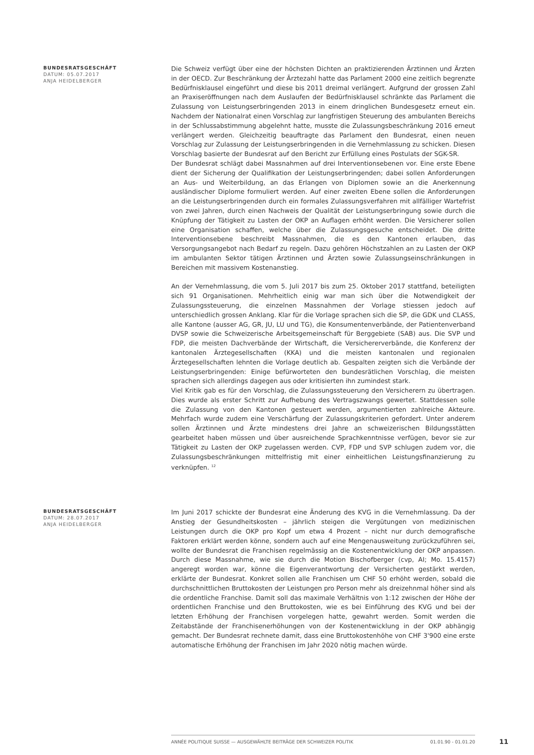BUNDESRATSGESCHÄFT
DATUM: 05.07.2017
ANJA HEIDELBERGER
Die Schweiz verfügt über eine der höchsten Dichten an praktizierenden Ärztinnen und Ärzten in der OECD. Zur Beschränkung der Ärztezahl hatte das Parlament 2000 eine zeitlich begrenzte Bedürfnisklausel eingeführt und diese bis 2011 dreimal verlängert. Aufgrund der grossen Zahl an Praxiseröffnungen nach dem Auslaufen der Bedürfnisklausel schränkte das Parlament die Zulassung von Leistungserbringenden 2013 in einem dringlichen Bundesgesetz erneut ein. Nachdem der Nationalrat einen Vorschlag zur langfristigen Steuerung des ambulanten Bereichs in der Schlussabstimmung abgelehnt hatte, musste die Zulassungsbeschränkung 2016 erneut verlängert werden. Gleichzeitig beauftragte das Parlament den Bundesrat, einen neuen Vorschlag zur Zulassung der Leistungserbringenden in die Vernehmlassung zu schicken. Diesen Vorschlag basierte der Bundesrat auf den Bericht zur Erfüllung eines Postulats der SGK-SR.
Der Bundesrat schlägt dabei Massnahmen auf drei Interventionsebenen vor. Eine erste Ebene dient der Sicherung der Qualifikation der Leistungserbringenden; dabei sollen Anforderungen an Aus- und Weiterbildung, an das Erlangen von Diplomen sowie an die Anerkennung ausländischer Diplome formuliert werden. Auf einer zweiten Ebene sollen die Anforderungen an die Leistungserbringenden durch ein formales Zulassungsverfahren mit allfälliger Wartefrist von zwei Jahren, durch einen Nachweis der Qualität der Leistungserbringung sowie durch die Knüpfung der Tätigkeit zu Lasten der OKP an Auflagen erhöht werden. Die Versicherer sollen eine Organisation schaffen, welche über die Zulassungsgesuche entscheidet. Die dritte Interventionsebene beschreibt Massnahmen, die es den Kantonen erlauben, das Versorgungsangebot nach Bedarf zu regeln. Dazu gehören Höchstzahlen an zu Lasten der OKP im ambulanten Sektor tätigen Ärztinnen und Ärzten sowie Zulassungseinschränkungen in Bereichen mit massivem Kostenanstieg.
An der Vernehmlassung, die vom 5. Juli 2017 bis zum 25. Oktober 2017 stattfand, beteiligten sich 91 Organisationen. Mehrheitlich einig war man sich über die Notwendigkeit der Zulassungssteuerung, die einzelnen Massnahmen der Vorlage stiessen jedoch auf unterschiedlich grossen Anklang. Klar für die Vorlage sprachen sich die SP, die GDK und CLASS, alle Kantone (ausser AG, GR, JU, LU und TG), die Konsumentenverbände, der Patientenverband DVSP sowie die Schweizerische Arbeitsgemeinschaft für Berggebiete (SAB) aus. Die SVP und FDP, die meisten Dachverbände der Wirtschaft, die Versichererverbände, die Konferenz der kantonalen Ärztegesellschaften (KKA) und die meisten kantonalen und regionalen Ärztegesellschaften lehnten die Vorlage deutlich ab. Gespalten zeigten sich die Verbände der Leistungserbringenden: Einige befürworteten den bundesrätlichen Vorschlag, die meisten sprachen sich allerdings dagegen aus oder kritisierten ihn zumindest stark.
Viel Kritik gab es für den Vorschlag, die Zulassungssteuerung den Versicherern zu übertragen. Dies wurde als erster Schritt zur Aufhebung des Vertragszwangs gewertet. Stattdessen solle die Zulassung von den Kantonen gesteuert werden, argumentierten zahlreiche Akteure. Mehrfach wurde zudem eine Verschärfung der Zulassungskriterien gefordert. Unter anderem sollen Ärztinnen und Ärzte mindestens drei Jahre an schweizerischen Bildungsstätten gearbeitet haben müssen und über ausreichende Sprachkenntnisse verfügen, bevor sie zur Tätigkeit zu Lasten der OKP zugelassen werden. CVP, FDP und SVP schlugen zudem vor, die Zulassungsbeschränkungen mittelfristig mit einer einheitlichen Leistungsfinanzierung zu verknüpfen. <sup>12</sup>
BUNDESRATSGESCHÄFT
DATUM: 28.07.2017
ANJA HEIDELBERGER
Im Juni 2017 schickte der Bundesrat eine Änderung des KVG in die Vernehmlassung. Da der Anstieg der Gesundheitskosten – jährlich steigen die Vergütungen von medizinischen Leistungen durch die OKP pro Kopf um etwa 4 Prozent – nicht nur durch demografische Faktoren erklärt werden könne, sondern auch auf eine Mengenausweitung zurückzuführen sei, wollte der Bundesrat die Franchisen regelmässig an die Kostenentwicklung der OKP anpassen. Durch diese Massnahme, wie sie durch die Motion Bischofberger (cvp, AI; Mo. 15.4157) angeregt worden war, könne die Eigenverantwortung der Versicherten gestärkt werden, erklärte der Bundesrat. Konkret sollen alle Franchisen um CHF 50 erhöht werden, sobald die durchschnittlichen Bruttokosten der Leistungen pro Person mehr als dreizehnmal höher sind als die ordentliche Franchise. Damit soll das maximale Verhältnis von 1:12 zwischen der Höhe der ordentlichen Franchise und den Bruttokosten, wie es bei Einführung des KVG und bei der letzten Erhöhung der Franchisen vorgelegen hatte, gewahrt werden. Somit werden die Zeitabstände der Franchisenerhöhungen von der Kostenentwicklung in der OKP abhängig gemacht. Der Bundesrat rechnete damit, dass eine Bruttokostenhöhe von CHF 3'900 eine erste automatische Erhöhung der Franchisen im Jahr 2020 nötig machen würde.
ANNÉE POLITIQUE SUISSE — AUSGEWÄHLTE BEITRÄGE DER SCHWEIZER POLITIK 01.01.90 - 01.01.20
11